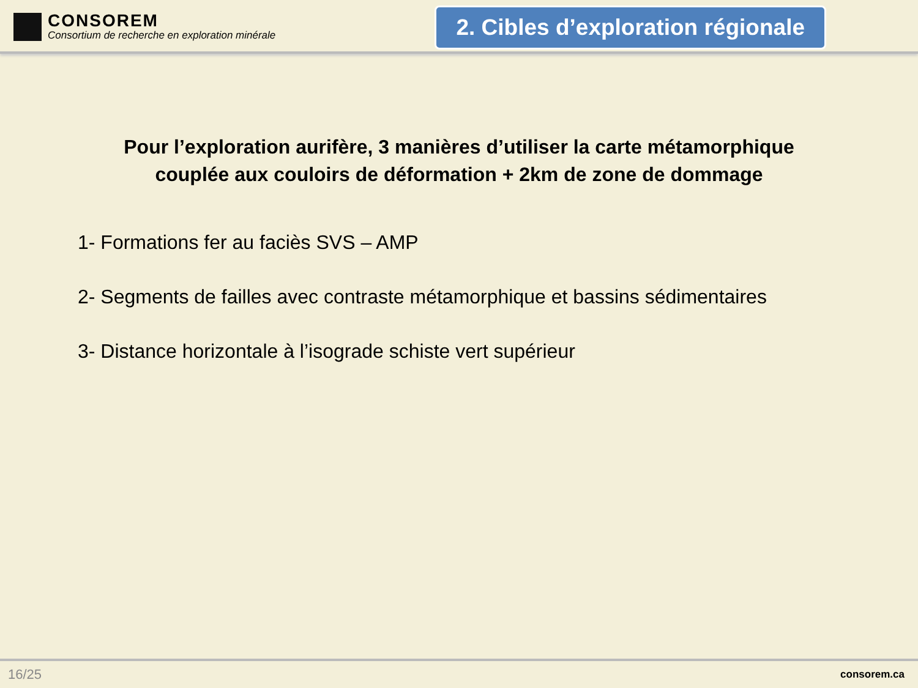CONSOREM
Consortium de recherche en exploration minérale
2. Cibles d’exploration régionale
Pour l’exploration aurifère, 3 manières d’utiliser la carte métamorphique
couplée aux couloirs de déformation + 2km de zone de dommage
1- Formations fer au faciès SVS – AMP
2- Segments de failles avec contraste métamorphique et bassins sédimentaires
3- Distance horizontale à l’isograde schiste vert supérieur
16/25 consorem.ca